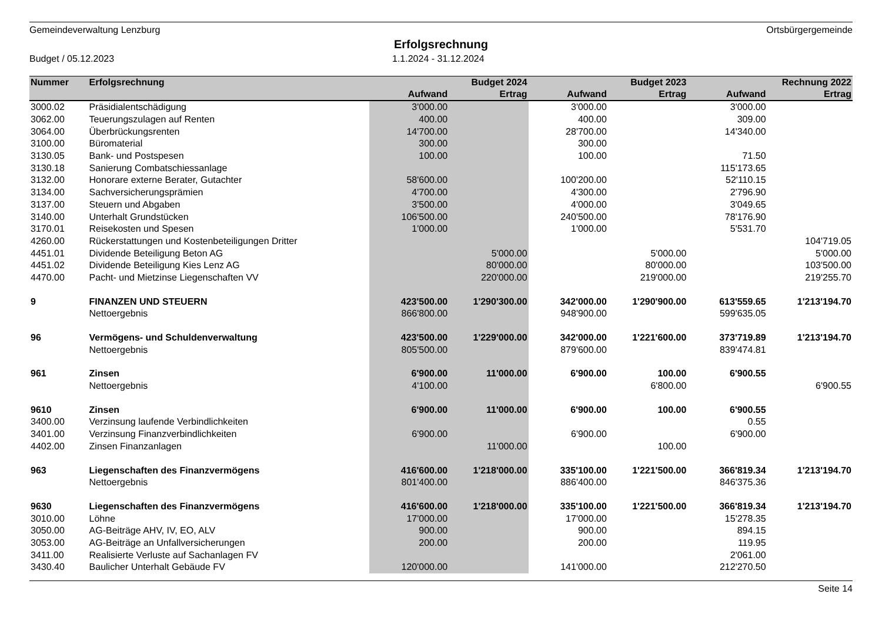Gemeindeverwaltung Lenzburg Ortsbürgergemeinde
Erfolgsrechnung
Budget / 05.12.2023 1.1.2024 - 31.12.2024
| Nummer | Erfolgsrechnung | | Budget 2024 | | Budget 2023 | | Rechnung 2022 |
| --- | --- | --- | --- | --- | --- | --- | --- |
| | | Aufwand | Ertrag | Aufwand | Ertrag | Aufwand | Ertrag |
| 3000.02 | Präsidialentschädigung | 3'000.00 | | 3'000.00 | | 3'000.00 | |
| 3062.00 | Teuerungszulagen auf Renten | 400.00 | | 400.00 | | 309.00 | |
| 3064.00 | Überbrückungsrenten | 14'700.00 | | 28'700.00 | | 14'340.00 | |
| 3100.00 | Büromaterial | 300.00 | | 300.00 | | | |
| 3130.05 | Bank- und Postspesen | 100.00 | | 100.00 | | 71.50 | |
| 3130.18 | Sanierung Combatschiessanlage | | | | | 115'173.65 | |
| 3132.00 | Honorare externe Berater, Gutachter | 58'600.00 | | 100'200.00 | | 52'110.15 | |
| 3134.00 | Sachversicherungsprämien | 4'700.00 | | 4'300.00 | | 2'796.90 | |
| 3137.00 | Steuern und Abgaben | 3'500.00 | | 4'000.00 | | 3'049.65 | |
| 3140.00 | Unterhalt Grundstücken | 106'500.00 | | 240'500.00 | | 78'176.90 | |
| 3170.01 | Reisekosten und Spesen | 1'000.00 | | 1'000.00 | | 5'531.70 | |
| 4260.00 | Rückerstattungen und Kostenbeteiligungen Dritter | | | | | | 104'719.05 |
| 4451.01 | Dividende Beteiligung Beton AG | | 5'000.00 | | 5'000.00 | | 5'000.00 |
| 4451.02 | Dividende Beteiligung Kies Lenz AG | | 80'000.00 | | 80'000.00 | | 103'500.00 |
| 4470.00 | Pacht- und Mietzinse Liegenschaften VV | | 220'000.00 | | 219'000.00 | | 219'255.70 |
| 9 | FINANZEN UND STEUERN | 423'500.00 | 1'290'300.00 | 342'000.00 | 1'290'900.00 | 613'559.65 | 1'213'194.70 |
| | Nettoergebnis | 866'800.00 | | 948'900.00 | | 599'635.05 | |
| 96 | Vermögens- und Schuldenverwaltung | 423'500.00 | 1'229'000.00 | 342'000.00 | 1'221'600.00 | 373'719.89 | 1'213'194.70 |
| | Nettoergebnis | 805'500.00 | | 879'600.00 | | 839'474.81 | |
| 961 | Zinsen | 6'900.00 | 11'000.00 | 6'900.00 | 100.00 | 6'900.55 | |
| | Nettoergebnis | 4'100.00 | | | 6'800.00 | | 6'900.55 |
| 9610 | Zinsen | 6'900.00 | 11'000.00 | 6'900.00 | 100.00 | 6'900.55 | |
| 3400.00 | Verzinsung laufende Verbindlichkeiten | | | | | 0.55 | |
| 3401.00 | Verzinsung Finanzverbindlichkeiten | 6'900.00 | | 6'900.00 | | 6'900.00 | |
| 4402.00 | Zinsen Finanzanlagen | | 11'000.00 | | 100.00 | | |
| 963 | Liegenschaften des Finanzvermögens | 416'600.00 | 1'218'000.00 | 335'100.00 | 1'221'500.00 | 366'819.34 | 1'213'194.70 |
| | Nettoergebnis | 801'400.00 | | 886'400.00 | | 846'375.36 | |
| 9630 | Liegenschaften des Finanzvermögens | 416'600.00 | 1'218'000.00 | 335'100.00 | 1'221'500.00 | 366'819.34 | 1'213'194.70 |
| 3010.00 | Löhne | 17'000.00 | | 17'000.00 | | 15'278.35 | |
| 3050.00 | AG-Beiträge AHV, IV, EO, ALV | 900.00 | | 900.00 | | 894.15 | |
| 3053.00 | AG-Beiträge an Unfallversicherungen | 200.00 | | 200.00 | | 119.95 | |
| 3411.00 | Realisierte Verluste auf Sachanlagen FV | | | | | 2'061.00 | |
| 3430.40 | Baulicher Unterhalt Gebäude FV | 120'000.00 | | 141'000.00 | | 212'270.50 | |
Seite 14